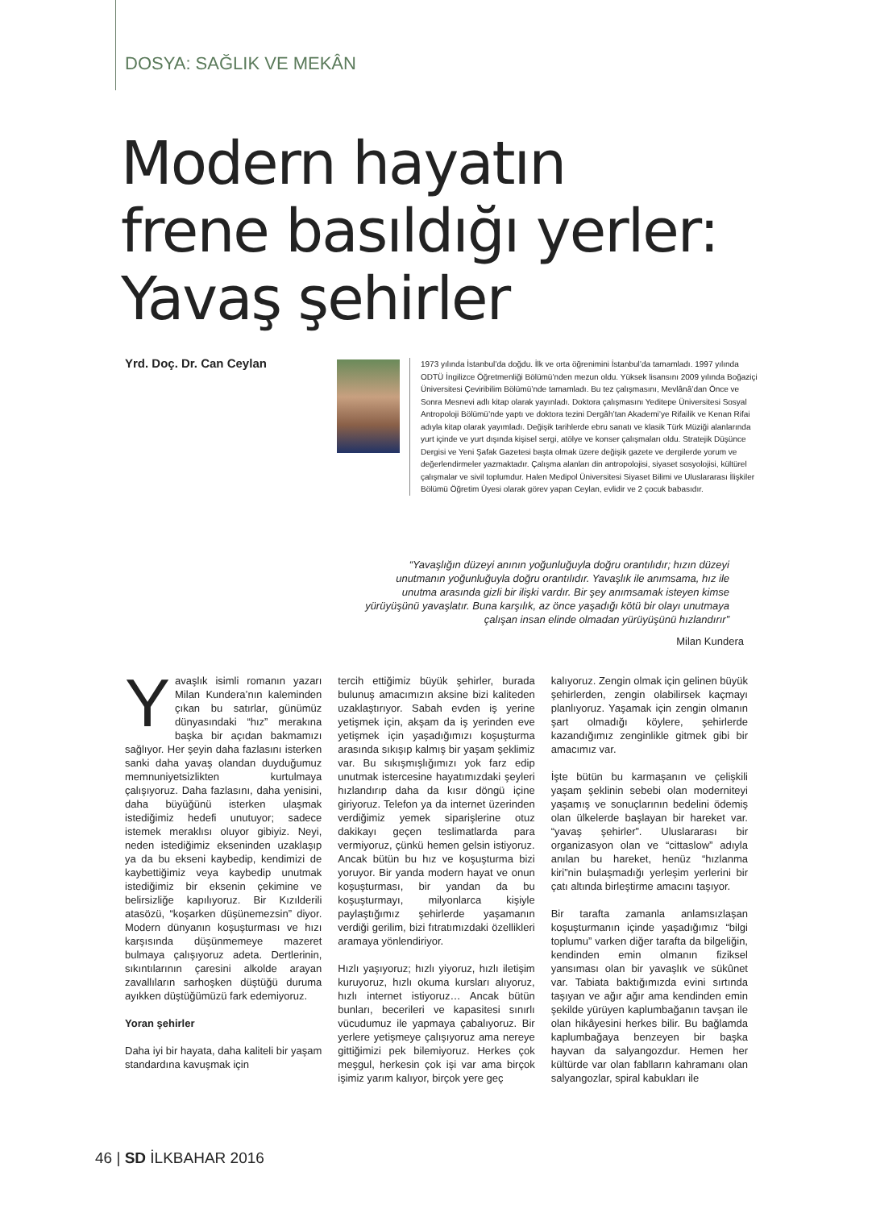DOSYA: SAĞLIK VE MEKÂN
Modern hayatın
frene basıldığı yerler:
Yavaş şehirler
Yrd. Doç. Dr. Can Ceylan
1973 yılında İstanbul’da doğdu. İlk ve orta öğrenimini İstanbul’da tamamladı. 1997 yılında ODTÜ İngilizce Öğretmenliği Bölümü’nden mezun oldu. Yüksek lisansını 2009 yılında Boğaziçi Üniversitesi Çeviribilim Bölümü’nde tamamladı. Bu tez çalışmasını, Mevlânâ’dan Önce ve Sonra Mesnevi adlı kitap olarak yayınladı. Doktora çalışmasını Yeditepe Üniversitesi Sosyal Antropoloji Bölümü’nde yaptı ve doktora tezini Dergâh’tan Akademi’ye Rifailik ve Kenan Rifai adıyla kitap olarak yayımladı. Değişik tarihlerde ebru sanatı ve klasik Türk Müziği alanlarında yurt içinde ve yurt dışında kişisel sergi, atölye ve konser çalışmaları oldu. Stratejik Düşünce Dergisi ve Yeni Şafak Gazetesi başta olmak üzere değişik gazete ve dergilerde yorum ve değerlendirmeler yazmaktadır. Çalışma alanları din antropolojisi, siyaset sosyolojisi, kültürel çalışmalar ve sivil toplumdur. Halen Medipol Üniversitesi Siyaset Bilimi ve Uluslararası İlişkiler Bölümü Öğretim Üyesi olarak görev yapan Ceylan, evlidir ve 2 çocuk babasıdır.
“Yavaşlığın düzeyi anının yoğunluğuyla doğru orantılıdır; hızın düzeyi unutmanın yoğunluğuyla doğru orantılıdır. Yavaşlık ile anımsama, hız ile unutma arasında gizli bir ilişki vardır. Bir şey anımsamak isteyen kimse yürüyüşünü yavaşlatır. Buna karşılık, az önce yaşadığı kötü bir olayı unutmaya çalışan insan elinde olmadan yürüyüşünü hızlandırır”
Milan Kundera
Yavaşlık isimli romanın yazarı Milan Kundera’nın kaleminden çıkan bu satırlar, günümüz dünyasındaki “hız” merakına başka bir açıdan bakmamızı sağlıyor. Her şeyin daha fazlasını isterken sanki daha yavaş olandan duyduğumuz memnuniyetsizlikten kurtulmaya çalışıyoruz. Daha fazlasını, daha yenisini, daha büyüğünü isterken ulaşmak istediğimiz hedefi unutuyor; sadece istemek meraklısı oluyor gibiyiz. Neyi, neden istediğimiz ekseninden uzaklaşıp ya da bu ekseni kaybedip, kendimizi de kaybettiğimiz veya kaybedip unutmak istediğimiz bir eksenin çekimine ve belirsizliğe kapılıyoruz. Bir Kızılderili atasözü, “koşarken düşünemezsin” diyor. Modern dünyanın koşuşturması ve hızı karşısında düşünmemeye mazeret bulmaya çalışıyoruz adeta. Dertlerinin, sıkıntılarının çaresini alkolde arayan zavallıların sarhoşken düştüğü duruma ayıkken düştüğümüzü fark edemiyoruz.
Yoran şehirler
Daha iyi bir hayata, daha kaliteli bir yaşam standardına kavuşmak için
tercih ettiğimiz büyük şehirler, burada bulunuş amacımızın aksine bizi kaliteden uzaklaştırıyor. Sabah evden iş yerine yetişmek için, akşam da iş yerinden eve yetişmek için yaşadığımızı koşuşturma arasında sıkışıp kalmış bir yaşam şeklimiz var. Bu sıkışmışlığımızı yok farz edip unutmak istercesine hayatımızdaki şeyleri hızlandırıp daha da kısır döngü içine giriyoruz. Telefon ya da internet üzerinden verdiğimiz yemek siparişlerine otuz dakikayı geçen teslimatlarda para vermiyoruz, çünkü hemen gelsin istiyoruz. Ancak bütün bu hız ve koşuşturma bizi yoruyor. Bir yanda modern hayat ve onun koşuşturması, bir yandan da bu koşuşturmayı, milyonlarca kişiyle paylaştığımız şehirlerde yaşamanın verdiği gerilim, bizi fıtratımızdaki özellikleri aramaya yönlendiriyor.
Hızlı yaşıyoruz; hızlı yiyoruz, hızlı iletişim kuruyoruz, hızlı okuma kursları alıyoruz, hızlı internet istiyoruz… Ancak bütün bunları, becerileri ve kapasitesi sınırlı vücudumuz ile yapmaya çabalıyoruz. Bir yerlere yetişmeye çalışıyoruz ama nereye gittiğimizi pek bilemiyoruz. Herkes çok meşgul, herkesin çok işi var ama birçok işimiz yarım kalıyor, birçok yere geç
kalıyoruz. Zengin olmak için gelinen büyük şehirlerden, zengin olabilirsek kaçmayı planlıyoruz. Yaşamak için zengin olmanın şart olmadığı köylere, şehirlerde kazandığımız zenginlikle gitmek gibi bir amacımız var.
İşte bütün bu karmaşanın ve çelişkili yaşam şeklinin sebebi olan moderniteyi yaşamış ve sonuçlarının bedelini ödemiş olan ülkelerde başlayan bir hareket var. “yavaş şehirler”. Uluslararası bir organizasyon olan ve “cittaslow” adıyla anılan bu hareket, henüz “hızlanma kiri”nin bulaşmadığı yerleşim yerlerini bir çatı altında birleştirme amacını taşıyor.
Bir tarafta zamanla anlamsızlaşan koşuşturmanın içinde yaşadığımız “bilgi toplumu” varken diğer tarafta da bilgeliğin, kendinden emin olmanın fiziksel yansıması olan bir yavaşlık ve sükûnet var. Tabiata baktığımızda evini sırtında taşıyan ve ağır ağır ama kendinden emin şekilde yürüyen kaplumbağanın tavşan ile olan hikâyesini herkes bilir. Bu bağlamda kaplumbağaya benzeyen bir başka hayvan da salyangozdur. Hemen her kültürde var olan fablların kahramanı olan salyangozlar, spiral kabukları ile
46 | SD İLKBAHAR 2016